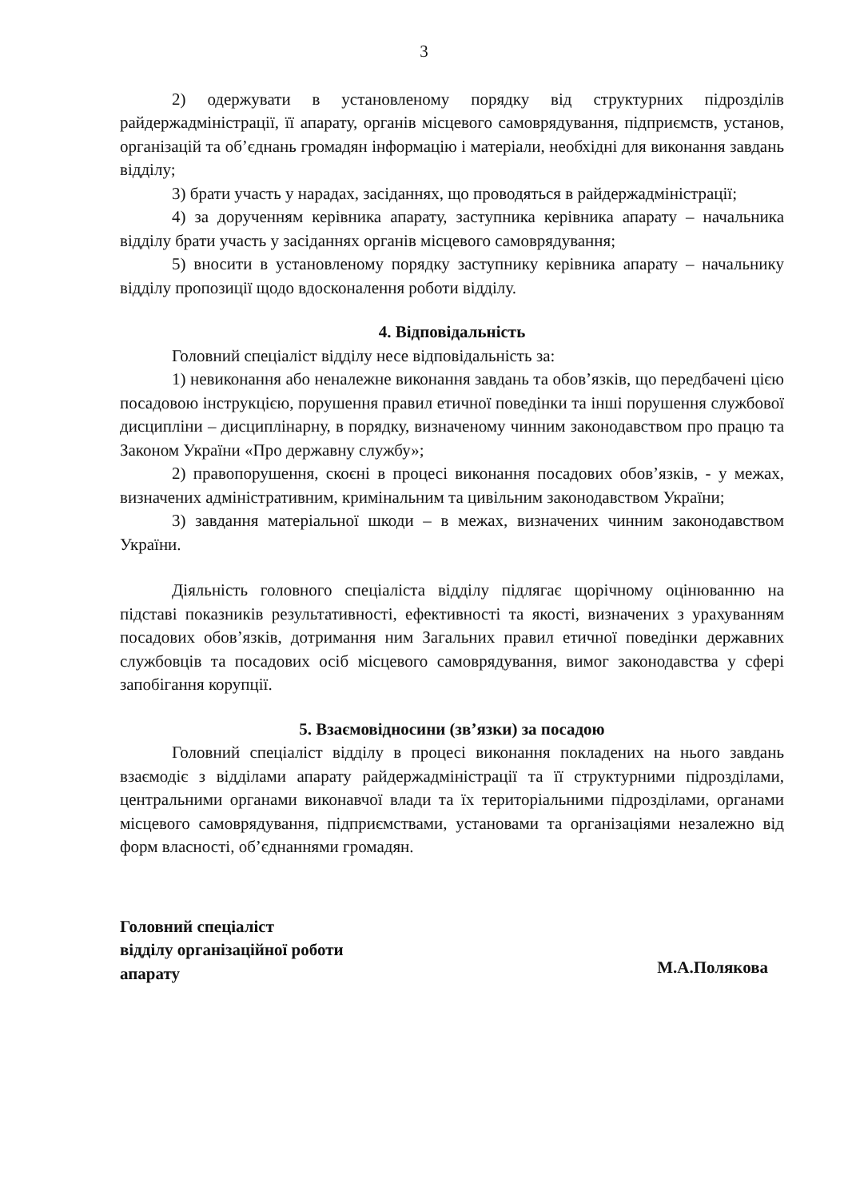3
2) одержувати в установленому порядку від структурних підрозділів райдержадміністрації, її апарату, органів місцевого самоврядування, підприємств, установ, організацій та об’єднань громадян інформацію і матеріали, необхідні для виконання завдань відділу;
3) брати участь у нарадах, засіданнях, що проводяться в райдержадміністрації;
4) за дорученням керівника апарату, заступника керівника апарату – начальника відділу брати участь у засіданнях органів місцевого самоврядування;
5) вносити в установленому порядку заступнику керівника апарату – начальнику відділу пропозиції щодо вдосконалення роботи відділу.
4. Відповідальність
Головний спеціаліст відділу несе відповідальність за:
1) невиконання або неналежне виконання завдань та обов’язків, що передбачені цією посадовою інструкцією, порушення правил етичної поведінки та інші порушення службової дисципліни – дисциплінарну, в порядку, визначеному чинним законодавством про працю та Законом України «Про державну службу»;
2) правопорушення, скоєні в процесі виконання посадових обов’язків, - у межах, визначених адміністративним, кримінальним та цивільним законодавством України;
3) завдання матеріальної шкоди – в межах, визначених чинним законодавством України.
Діяльність головного спеціаліста відділу підлягає щорічному оцінюванню на підставі показників результативності, ефективності та якості, визначених з урахуванням посадових обов’язків, дотримання ним Загальних правил етичної поведінки державних службовців та посадових осіб місцевого самоврядування, вимог законодавства у сфері запобігання корупції.
5. Взаємовідносини (зв’язки) за посадою
Головний спеціаліст відділу в процесі виконання покладених на нього завдань взаємодіє з відділами апарату райдержадміністрації та її структурними підрозділами, центральними органами виконавчої влади та їх територіальними підрозділами, органами місцевого самоврядування, підприємствами, установами та організаціями незалежно від форм власності, об’єднаннями громадян.
Головний спеціаліст
відділу організаційної роботи
апарату
М.А.Полякова